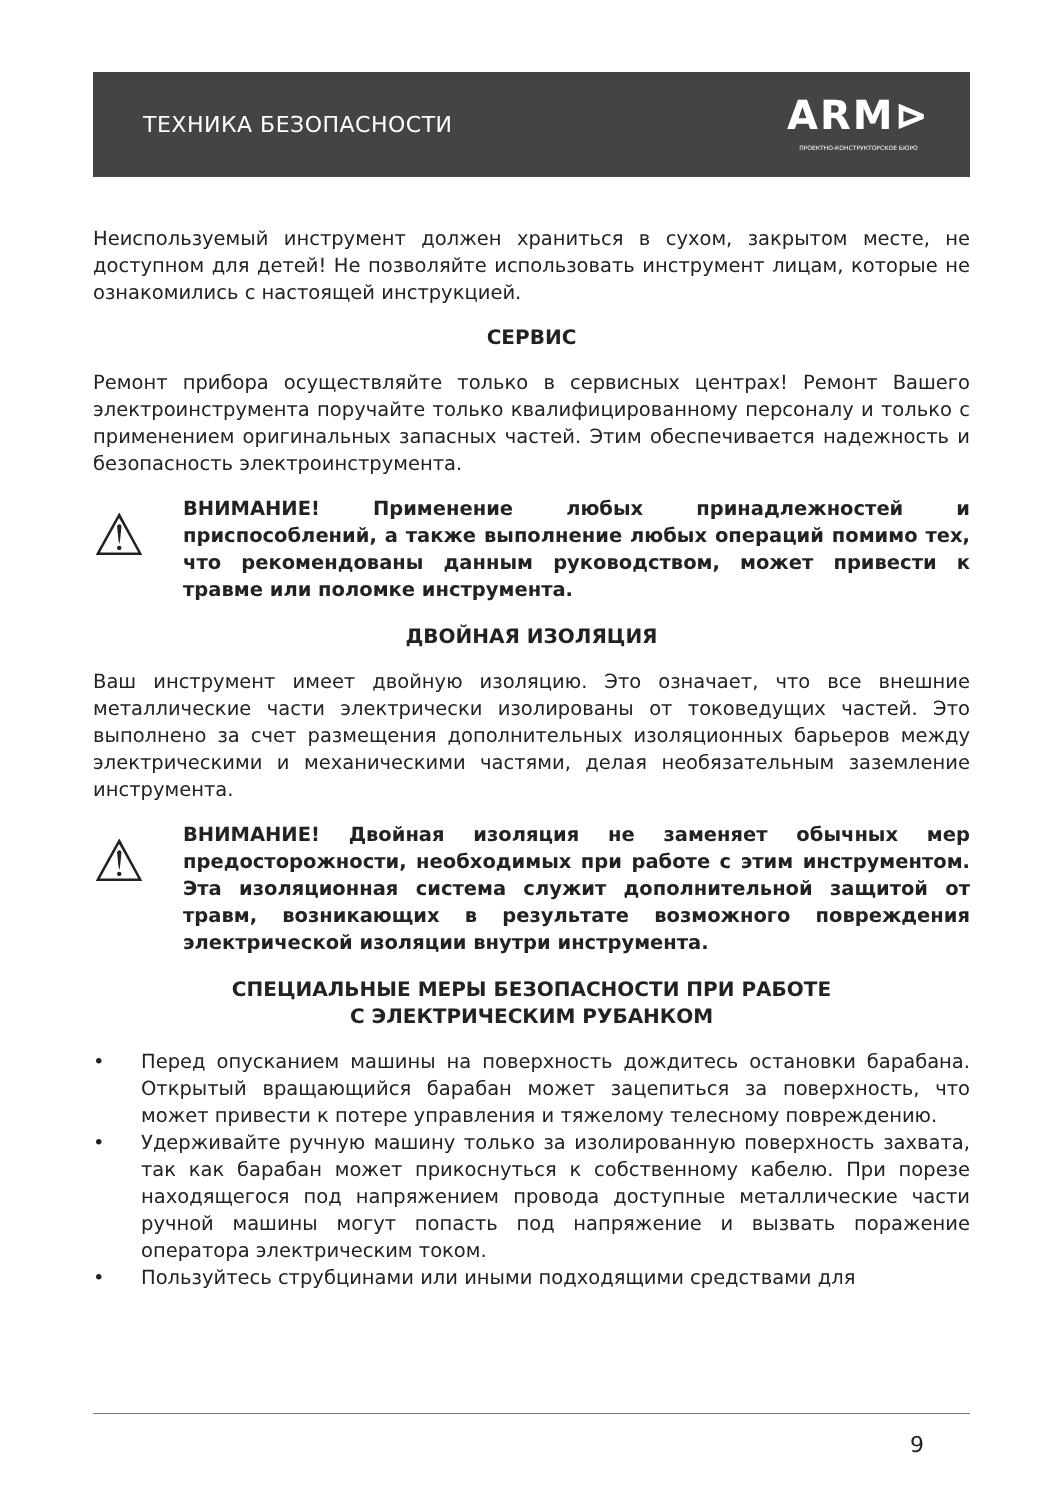ТЕХНИКА БЕЗОПАСНОСТИ
ARM⊳
ПРОЕКТНО-КОНСТРУКТОРСКОЕ БЮРО
Неиспользуемый инструмент должен храниться в сухом, закрытом месте, не доступном для детей! Не позволяйте использовать инструмент лицам, которые не ознакомились с настоящей инструкцией.
СЕРВИС
Ремонт прибора осуществляйте только в сервисных центрах! Ремонт Вашего электроинструмента поручайте только квалифицированному персоналу и только с применением оригинальных запасных частей. Этим обеспечивается надежность и безопасность электроинструмента.
⚠
ВНИМАНИЕ! Применение любых принадлежностей и приспособлений, а также выполнение любых операций помимо тех, что рекомендованы данным руководством, может привести к травме или поломке инструмента.
ДВОЙНАЯ ИЗОЛЯЦИЯ
Ваш инструмент имеет двойную изоляцию. Это означает, что все внешние металлические части электрически изолированы от токоведущих частей. Это выполнено за счет размещения дополнительных изоляционных барьеров между электрическими и механическими частями, делая необязательным заземление инструмента.
⚠
ВНИМАНИЕ! Двойная изоляция не заменяет обычных мер предосторожности, необходимых при работе с этим инструментом. Эта изоляционная система служит дополнительной защитой от травм, возникающих в результате возможного повреждения электрической изоляции внутри инструмента.
СПЕЦИАЛЬНЫЕ МЕРЫ БЕЗОПАСНОСТИ ПРИ РАБОТЕ
С ЭЛЕКТРИЧЕСКИМ РУБАНКОМ
• Перед опусканием машины на поверхность дождитесь остановки барабана. Открытый вращающийся барабан может зацепиться за поверхность, что может привести к потере управления и тяжелому телесному повреждению.
• Удерживайте ручную машину только за изолированную поверхность захвата, так как барабан может прикоснуться к собственному кабелю. При порезе находящегося под напряжением провода доступные металлические части ручной машины могут попасть под напряжение и вызвать поражение оператора электрическим током.
• Пользуйтесь струбцинами или иными подходящими средствами для
9